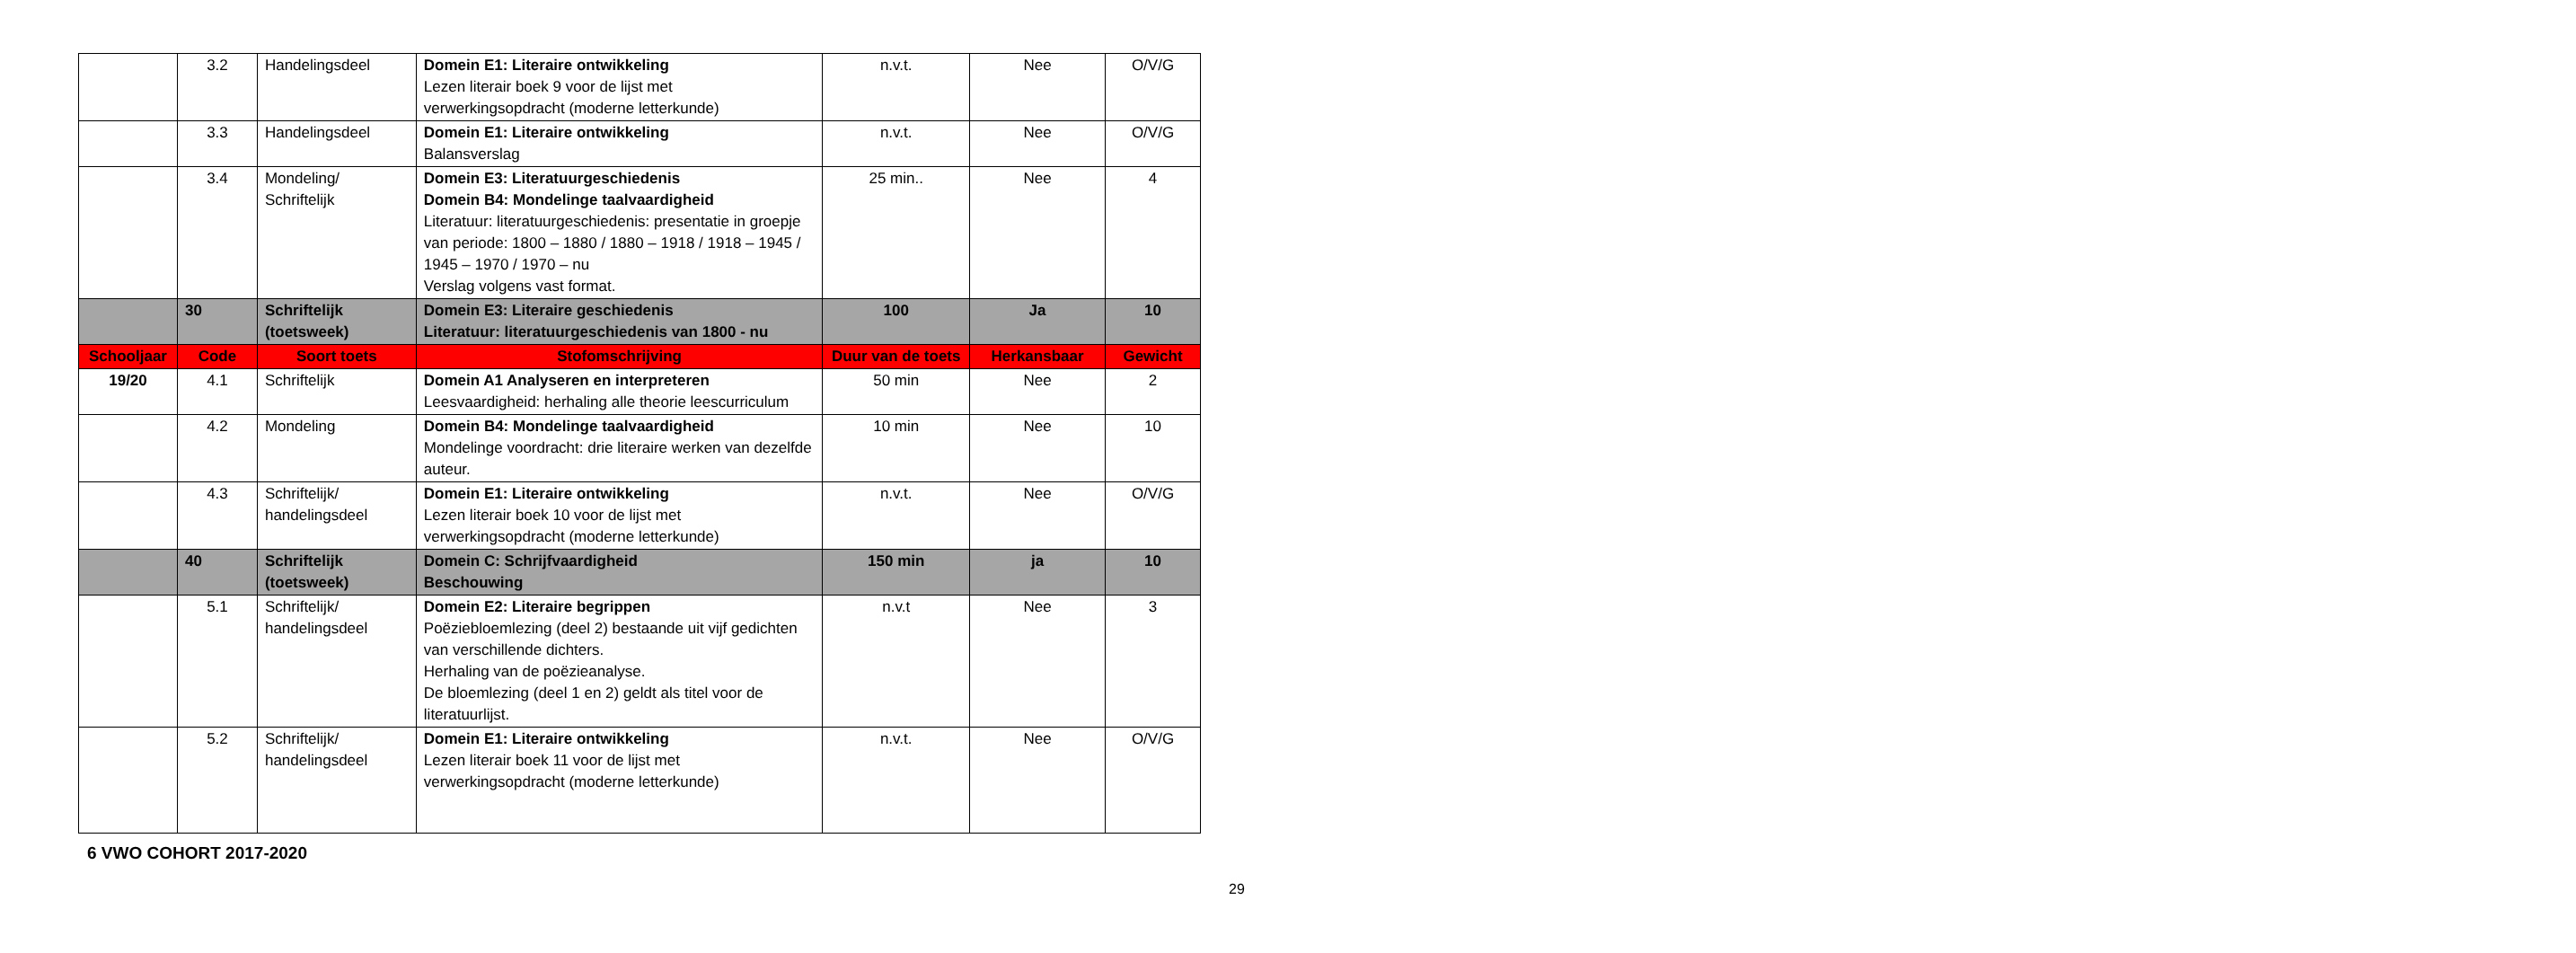| | 3.2 | Handelingsdeel | Domein E1: Literaire ontwikkeling Lezen literair boek 9 voor de lijst met verwerkingsopdracht (moderne letterkunde) | n.v.t. | Nee | O/V/G |
| | 3.3 | Handelingsdeel | Domein E1: Literaire ontwikkeling Balansverslag | n.v.t. | Nee | O/V/G |
| | 3.4 | Mondeling/ Schriftelijk | Domein E3: Literatuurgeschiedenis Domein B4: Mondelinge taalvaardigheid Literatuur: literatuurgeschiedenis: presentatie in groepje van periode: 1800 – 1880 / 1880 – 1918 / 1918 – 1945 / 1945 – 1970 / 1970 – nu Verslag volgens vast format. | 25 min.. | Nee | 4 |
| | 30 | Schriftelijk (toetsweek) | Domein E3: Literaire geschiedenis Literatuur: literatuurgeschiedenis van 1800 - nu | 100 | Ja | 10 |
| Schooljaar | Code | Soort toets | Stofomschrijving | Duur van de toets | Herkansbaar | Gewicht |
| 19/20 | 4.1 | Schriftelijk | Domein A1 Analyseren en interpreteren Leesvaardigheid: herhaling alle theorie leescurriculum | 50 min | Nee | 2 |
| | 4.2 | Mondeling | Domein B4: Mondelinge taalvaardigheid Mondelinge voordracht: drie literaire werken van dezelfde auteur. | 10 min | Nee | 10 |
| | 4.3 | Schriftelijk/ handelingsdeel | Domein E1: Literaire ontwikkeling Lezen literair boek 10 voor de lijst met verwerkingsopdracht (moderne letterkunde) | n.v.t. | Nee | O/V/G |
| | 40 | Schriftelijk (toetsweek) | Domein C: Schrijfvaardigheid Beschouwing | 150 min | ja | 10 |
| | 5.1 | Schriftelijk/ handelingsdeel | Domein E2: Literaire begrippen Poëziebloemlezing (deel 2) bestaande uit vijf gedichten van verschillende dichters. Herhaling van de poëzieanalyse. De bloemlezing (deel 1 en 2) geldt als titel voor de literatuurlijst. | n.v.t | Nee | 3 |
| | 5.2 | Schriftelijk/ handelingsdeel | Domein E1: Literaire ontwikkeling Lezen literair boek 11 voor de lijst met verwerkingsopdracht (moderne letterkunde) | n.v.t. | Nee | O/V/G |
6 VWO COHORT 2017-2020
29